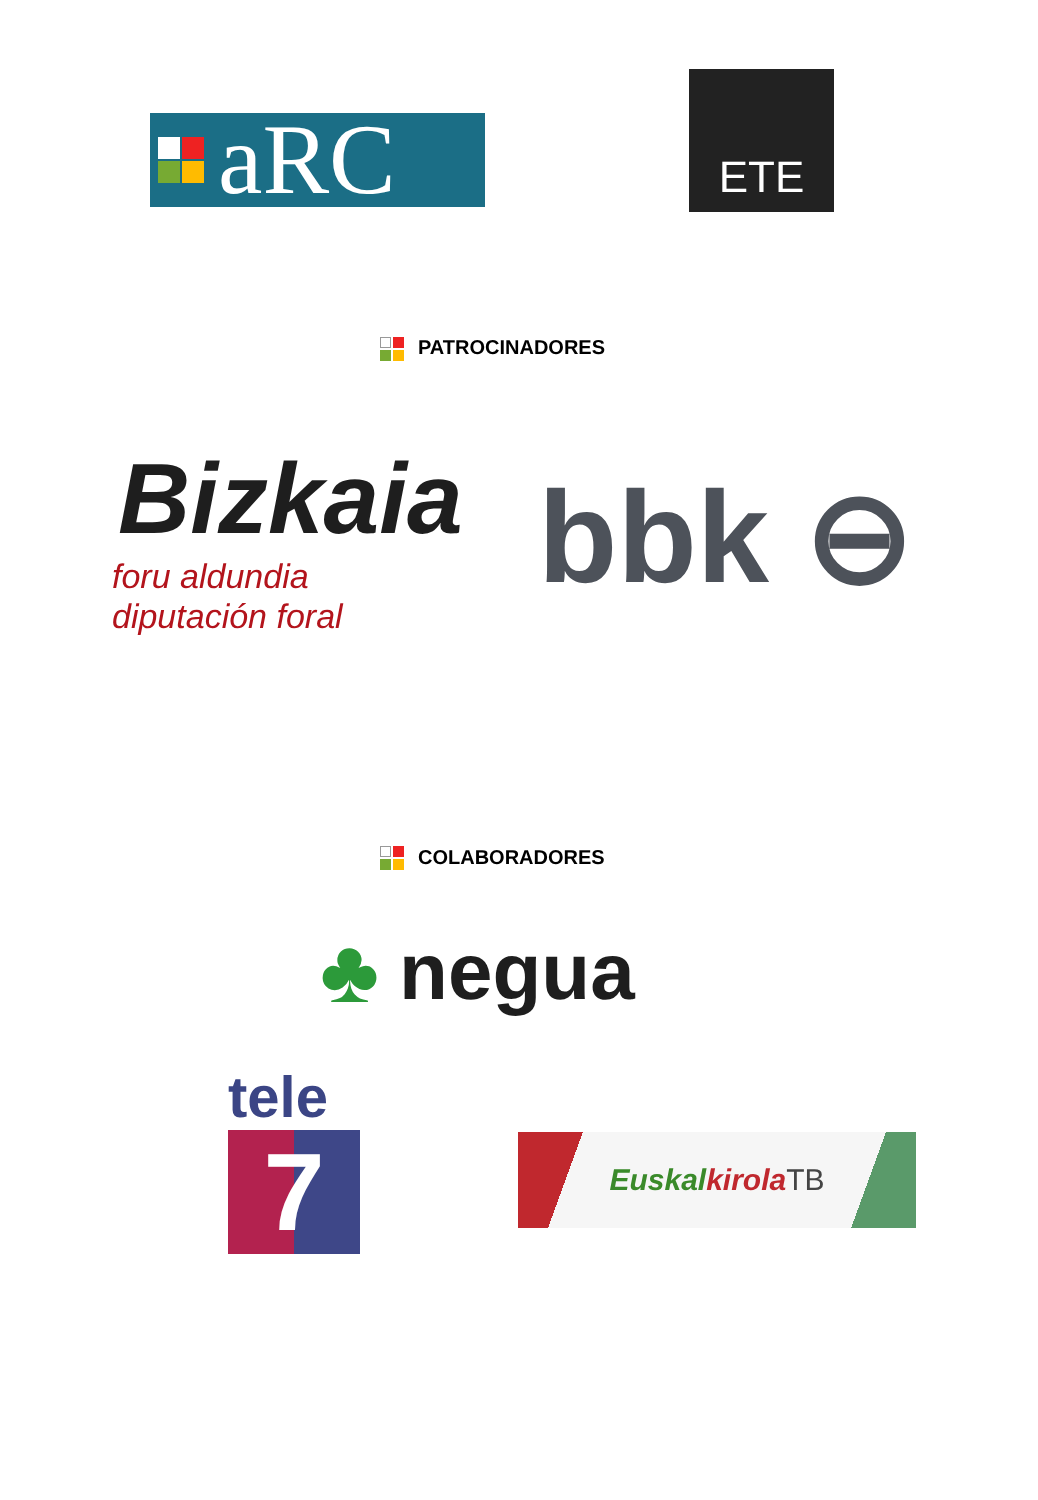aRC
ETE
PATROCINADORES
Bizkaia
foru aldundia
diputación foral
bbk ⊖
COLABORADORES
♣ negua
tele
7
Euskal kirola TB